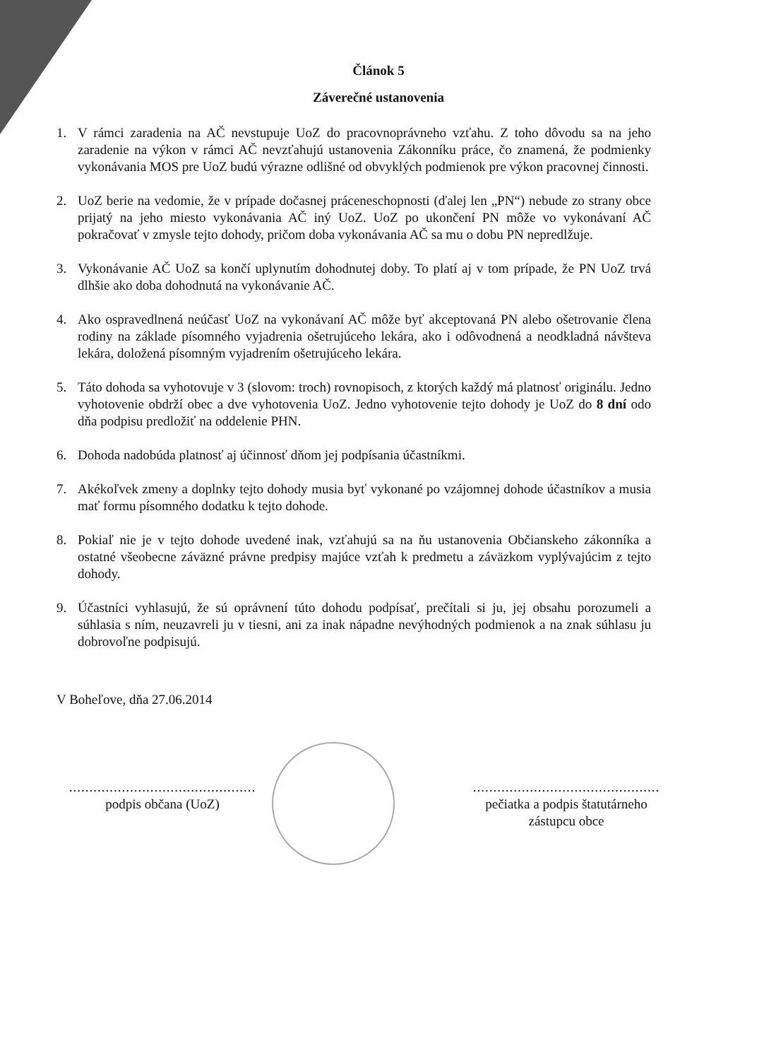Článok 5
Záverečné ustanovenia
1. V rámci zaradenia na AČ nevstupuje UoZ do pracovnoprávneho vzťahu. Z toho dôvodu sa na jeho zaradenie na výkon v rámci AČ nevzťahujú ustanovenia Zákonníku práce, čo znamená, že podmienky vykonávania MOS pre UoZ budú výrazne odlišné od obvyklých podmienok pre výkon pracovnej činnosti.
2. UoZ berie na vedomie, že v prípade dočasnej práceneschopnosti (ďalej len „PN“) nebude zo strany obce prijatý na jeho miesto vykonávania AČ iný UoZ. UoZ po ukončení PN môže vo vykonávaní AČ pokračovať v zmysle tejto dohody, pričom doba vykonávania AČ sa mu o dobu PN nepredlžuje.
3. Vykonávanie AČ UoZ sa končí uplynutím dohodnutej doby. To platí aj v tom prípade, že PN UoZ trvá dlhšie ako doba dohodnutá na vykonávanie AČ.
4. Ako ospravedlnená neúčasť UoZ na vykonávaní AČ môže byť akceptovaná PN alebo ošetrovanie člena rodiny na základe písomného vyjadrenia ošetrujúceho lekára, ako i odôvodnená a neodkladná návšteva lekára, doložená písomným vyjadrením ošetrujúceho lekára.
5. Táto dohoda sa vyhotovuje v 3 (slovom: troch) rovnopisoch, z ktorých každý má platnosť originálu. Jedno vyhotovenie obdrží obec a dve vyhotovenia UoZ. Jedno vyhotovenie tejto dohody je UoZ do 8 dní odo dňa podpisu predložiť na oddelenie PHN.
6. Dohoda nadobúda platnosť aj účinnosť dňom jej podpísania účastníkmi.
7. Akékoľvek zmeny a doplnky tejto dohody musia byť vykonané po vzájomnej dohode účastníkov a musia mať formu písomného dodatku k tejto dohode.
8. Pokiaľ nie je v tejto dohode uvedené inak, vzťahujú sa na ňu ustanovenia Občianskeho zákonníka a ostatné všeobecne záväzné právne predpisy majúce vzťah k predmetu a záväzkom vyplývajúcim z tejto dohody.
9. Účastníci vyhlasujú, že sú oprávnení túto dohodu podpísať, prečítali si ju, jej obsahu porozumeli a súhlasia s ním, neuzavreli ju v tiesni, ani za inak nápadne nevýhodných podmienok a na znak súhlasu ju dobrovoľne podpisujú.
V Boheľove, dňa 27.06.2014
..............................................
podpis občana (UoZ)
..............................................
pečiatka a podpis štatutárneho zástupcu obce